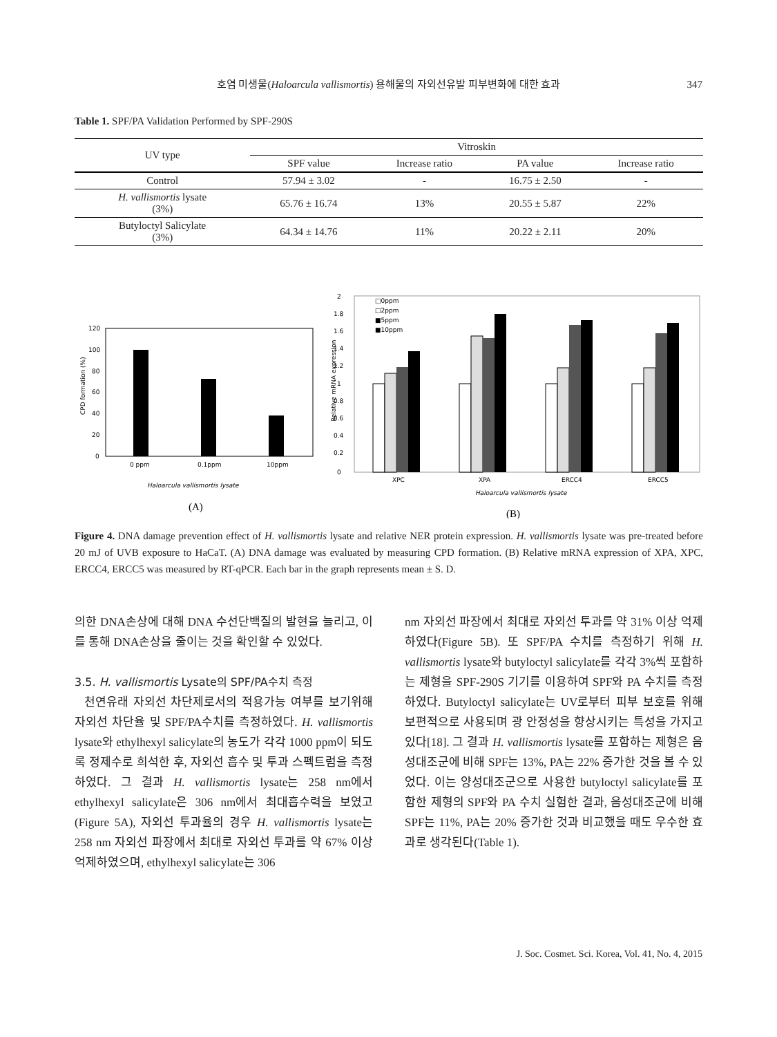호염 미생물(Haloarcula vallismortis) 용해물의 자외선유발 피부변화에 대한 효과
347
Table 1. SPF/PA Validation Performed by SPF-290S
| UV type | Vitroskin | | | |
| --- | --- | --- | --- | --- |
| | SPF value | Increase ratio | PA value | Increase ratio |
| Control | 57.94 ± 3.02 | - | 16.75 ± 2.50 | - |
| H. vallismortis lysate (3%) | 65.76 ± 16.74 | 13% | 20.55 ± 5.87 | 22% |
| Butyloctyl Salicylate (3%) | 64.34 ± 14.76 | 11% | 20.22 ± 2.11 | 20% |
120
100
80
60
40
20
0
CPD formation (%)
0 ppm
0.1ppm
10ppm
Haloarcula vallismortis lysate
(A)
2
1.8
1.6
1.4
1.2
1
0.8
0.6
0.4
0.2
0
Relative mRNA expression
□0ppm
□2ppm
■5ppm
■10ppm
XPC
XPA
ERCC4
ERCC5
Haloarcula vallismortis lysate
(B)
Figure 4. DNA damage prevention effect of H. vallismortis lysate and relative NER protein expression. H. vallismortis lysate was pre-treated before 20 mJ of UVB exposure to HaCaT. (A) DNA damage was evaluated by measuring CPD formation. (B) Relative mRNA expression of XPA, XPC, ERCC4, ERCC5 was measured by RT-qPCR. Each bar in the graph represents mean ± S. D.
의한 DNA손상에 대해 DNA 수선단백질의 발현을 늘리고, 이를 통해 DNA손상을 줄이는 것을 확인할 수 있었다.
3.5. H. vallismortis Lysate의 SPF/PA수치 측정
천연유래 자외선 차단제로서의 적용가능 여부를 보기위해 자외선 차단율 및 SPF/PA수치를 측정하였다. H. vallismortis lysate와 ethylhexyl salicylate의 농도가 각각 1000 ppm이 되도록 정제수로 희석한 후, 자외선 흡수 및 투과 스펙트럼을 측정하였다. 그 결과 H. vallismortis lysate는 258 nm에서 ethylhexyl salicylate은 306 nm에서 최대흡수력을 보였고(Figure 5A), 자외선 투과율의 경우 H. vallismortis lysate는 258 nm 자외선 파장에서 최대로 자외선 투과를 약 67% 이상 억제하였으며, ethylhexyl salicylate는 306
nm 자외선 파장에서 최대로 자외선 투과를 약 31% 이상 억제하였다(Figure 5B). 또 SPF/PA 수치를 측정하기 위해 H. vallismortis lysate와 butyloctyl salicylate를 각각 3%씩 포함하는 제형을 SPF-290S 기기를 이용하여 SPF와 PA 수치를 측정하였다. Butyloctyl salicylate는 UV로부터 피부 보호를 위해 보편적으로 사용되며 광 안정성을 향상시키는 특성을 가지고 있다[18]. 그 결과 H. vallismortis lysate를 포함하는 제형은 음성대조군에 비해 SPF는 13%, PA는 22% 증가한 것을 볼 수 있었다. 이는 양성대조군으로 사용한 butyloctyl salicylate를 포함한 제형의 SPF와 PA 수치 실험한 결과, 음성대조군에 비해 SPF는 11%, PA는 20% 증가한 것과 비교했을 때도 우수한 효과로 생각된다(Table 1).
J. Soc. Cosmet. Sci. Korea, Vol. 41, No. 4, 2015